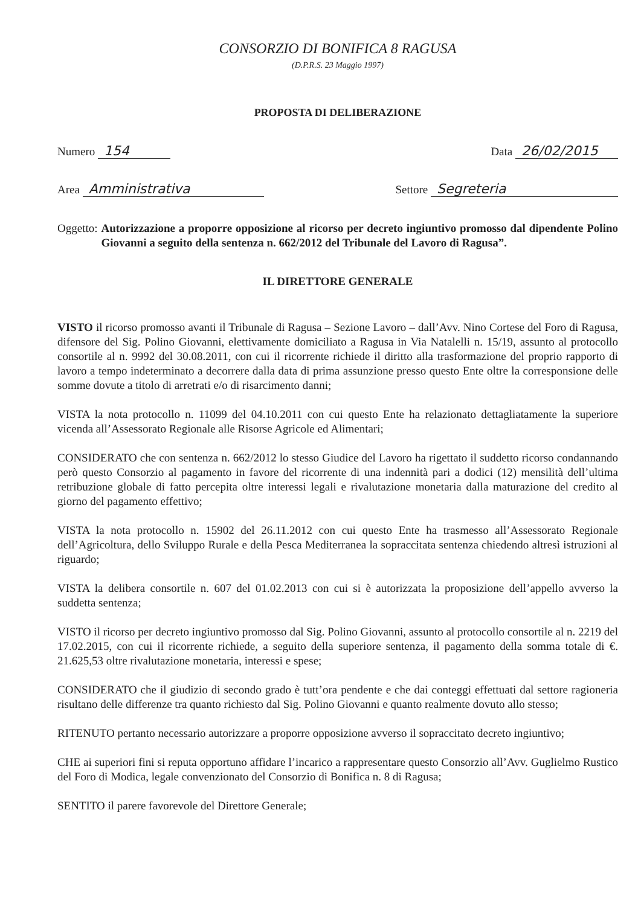CONSORZIO DI BONIFICA 8 RAGUSA
(D.P.R.S. 23 Maggio 1997)
PROPOSTA DI DELIBERAZIONE
Numero 154 Data 26/02/2015
Area Amministrativa Settore Segreteria
Oggetto: Autorizzazione a proporre opposizione al ricorso per decreto ingiuntivo promosso dal dipendente Polino Giovanni a seguito della sentenza n. 662/2012 del Tribunale del Lavoro di Ragusa”.
IL DIRETTORE GENERALE
VISTO il ricorso promosso avanti il Tribunale di Ragusa – Sezione Lavoro – dall’Avv. Nino Cortese del Foro di Ragusa, difensore del Sig. Polino Giovanni, elettivamente domiciliato a Ragusa in Via Natalelli n. 15/19, assunto al protocollo consortile al n. 9992 del 30.08.2011, con cui il ricorrente richiede il diritto alla trasformazione del proprio rapporto di lavoro a tempo indeterminato a decorrere dalla data di prima assunzione presso questo Ente oltre la corresponsione delle somme dovute a titolo di arretrati e/o di risarcimento danni;
VISTA la nota protocollo n. 11099 del 04.10.2011 con cui questo Ente ha relazionato dettagliatamente la superiore vicenda all’Assessorato Regionale alle Risorse Agricole ed Alimentari;
CONSIDERATO che con sentenza n. 662/2012 lo stesso Giudice del Lavoro ha rigettato il suddetto ricorso condannando però questo Consorzio al pagamento in favore del ricorrente di una indennità pari a dodici (12) mensilità dell’ultima retribuzione globale di fatto percepita oltre interessi legali e rivalutazione monetaria dalla maturazione del credito al giorno del pagamento effettivo;
VISTA la nota protocollo n. 15902 del 26.11.2012 con cui questo Ente ha trasmesso all’Assessorato Regionale dell’Agricoltura, dello Sviluppo Rurale e della Pesca Mediterranea la sopraccitata sentenza chiedendo altresì istruzioni al riguardo;
VISTA la delibera consortile n. 607 del 01.02.2013 con cui si è autorizzata la proposizione dell’appello avverso la suddetta sentenza;
VISTO il ricorso per decreto ingiuntivo promosso dal Sig. Polino Giovanni, assunto al protocollo consortile al n. 2219 del 17.02.2015, con cui il ricorrente richiede, a seguito della superiore sentenza, il pagamento della somma totale di €. 21.625,53 oltre rivalutazione monetaria, interessi e spese;
CONSIDERATO che il giudizio di secondo grado è tutt’ora pendente e che dai conteggi effettuati dal settore ragioneria risultano delle differenze tra quanto richiesto dal Sig. Polino Giovanni e quanto realmente dovuto allo stesso;
RITENUTO pertanto necessario autorizzare a proporre opposizione avverso il sopraccitato decreto ingiuntivo;
CHE ai superiori fini si reputa opportuno affidare l’incarico a rappresentare questo Consorzio all’Avv. Guglielmo Rustico del Foro di Modica, legale convenzionato del Consorzio di Bonifica n. 8 di Ragusa;
SENTITO il parere favorevole del Direttore Generale;